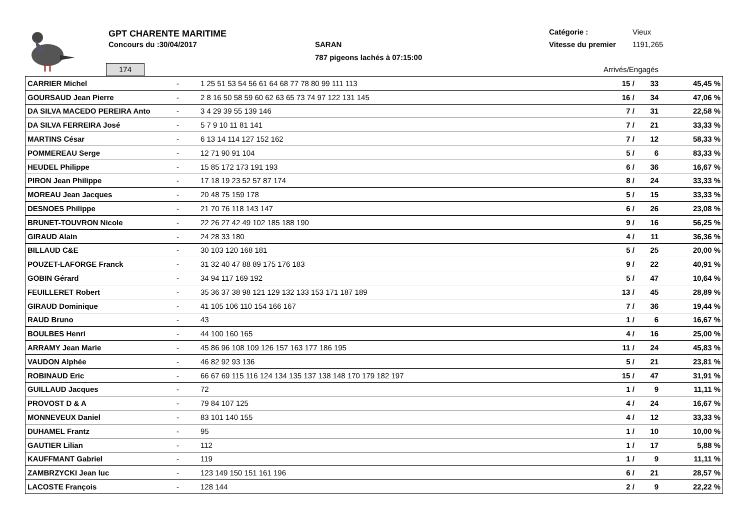GPT CHARENTE MARITIME
Concours du :30/04/2017 SARAN
787 pigeons lachés à 07:15:00
Catégorie : Vieux
Vitesse du premier 1191,265
174 Arrivés/Engagés
| CARRIER Michel | - | 1 25 51 53 54 56 61 64 68 77 78 80 99 111 113 | 15 / | 33 | 45,45 % |
| GOURSAUD Jean Pierre | - | 2 8 16 50 58 59 60 62 63 65 73 74 97 122 131 145 | 16 / | 34 | 47,06 % |
| DA SILVA MACEDO PEREIRA Anto | - | 3 4 29 39 55 139 146 | 7 / | 31 | 22,58 % |
| DA SILVA FERREIRA José | - | 5 7 9 10 11 81 141 | 7 / | 21 | 33,33 % |
| MARTINS César | - | 6 13 14 114 127 152 162 | 7 / | 12 | 58,33 % |
| POMMEREAU Serge | - | 12 71 90 91 104 | 5 / | 6 | 83,33 % |
| HEUDEL Philippe | - | 15 85 172 173 191 193 | 6 / | 36 | 16,67 % |
| PIRON Jean Philippe | - | 17 18 19 23 52 57 87 174 | 8 / | 24 | 33,33 % |
| MOREAU Jean Jacques | - | 20 48 75 159 178 | 5 / | 15 | 33,33 % |
| DESNOES Philippe | - | 21 70 76 118 143 147 | 6 / | 26 | 23,08 % |
| BRUNET-TOUVRON Nicole | - | 22 26 27 42 49 102 185 188 190 | 9 / | 16 | 56,25 % |
| GIRAUD Alain | - | 24 28 33 180 | 4 / | 11 | 36,36 % |
| BILLAUD C&E | - | 30 103 120 168 181 | 5 / | 25 | 20,00 % |
| POUZET-LAFORGE Franck | - | 31 32 40 47 88 89 175 176 183 | 9 / | 22 | 40,91 % |
| GOBIN Gérard | - | 34 94 117 169 192 | 5 / | 47 | 10,64 % |
| FEUILLERET Robert | - | 35 36 37 38 98 121 129 132 133 153 171 187 189 | 13 / | 45 | 28,89 % |
| GIRAUD Dominique | - | 41 105 106 110 154 166 167 | 7 / | 36 | 19,44 % |
| RAUD Bruno | - | 43 | 1 / | 6 | 16,67 % |
| BOULBES Henri | - | 44 100 160 165 | 4 / | 16 | 25,00 % |
| ARRAMY Jean Marie | - | 45 86 96 108 109 126 157 163 177 186 195 | 11 / | 24 | 45,83 % |
| VAUDON Alphée | - | 46 82 92 93 136 | 5 / | 21 | 23,81 % |
| ROBINAUD Eric | - | 66 67 69 115 116 124 134 135 137 138 148 170 179 182 197 | 15 / | 47 | 31,91 % |
| GUILLAUD Jacques | - | 72 | 1 / | 9 | 11,11 % |
| PROVOST D & A | - | 79 84 107 125 | 4 / | 24 | 16,67 % |
| MONNEVEUX Daniel | - | 83 101 140 155 | 4 / | 12 | 33,33 % |
| DUHAMEL Frantz | - | 95 | 1 / | 10 | 10,00 % |
| GAUTIER Lilian | - | 112 | 1 / | 17 | 5,88 % |
| KAUFFMANT Gabriel | - | 119 | 1 / | 9 | 11,11 % |
| ZAMBRZYCKI Jean luc | - | 123 149 150 151 161 196 | 6 / | 21 | 28,57 % |
| LACOSTE François | - | 128 144 | 2 / | 9 | 22,22 % |